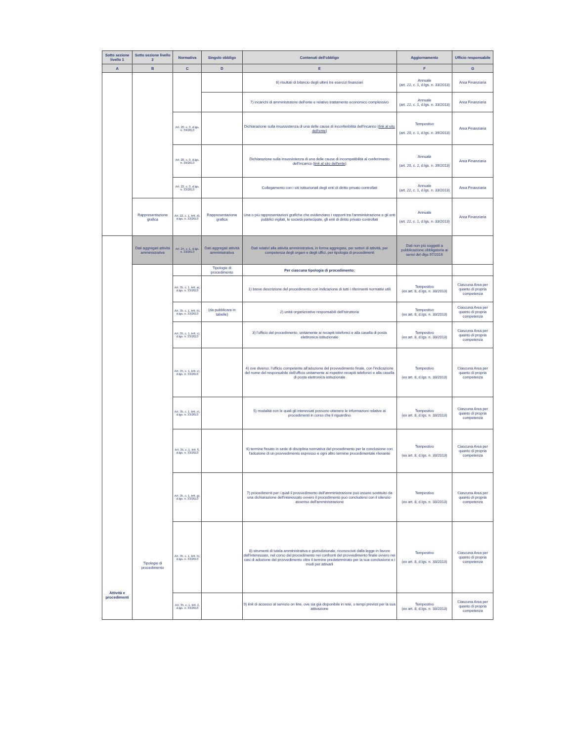| Sotto sezione livello 1 | Sotto sezione livello 2 | Normativa | Singolo obbligo | Contenuti dell'obbligo | Aggiornamento | Ufficio responsabile |
| --- | --- | --- | --- | --- | --- | --- |
| A | B | C | D | E | F | G |
| | | | | 6) risultati di bilancio degli ultimi tre esercizi finanziari | Annuale (art. 22, c. 1, d.lgs. n. 33/2013) | Area Finanziaria |
| | | | | 7) incarichi di amministratore dell'ente e relativo trattamento economico complessivo | Annuale (art. 22, c. 1, d.lgs. n. 33/2013) | Area Finanziaria |
| | | Art. 20, c. 3, d.lgs. n. 39/2013 | | Dichiarazione sulla insussistenza di una delle cause di inconferibilità dell'incarico ( link al sito dell'ente ) | Tempestivo (art. 20, c. 1, d.lgs. n. 39/2013) | Area Finanziaria |
| | | Art. 20, c. 3, d.lgs. n. 39/2013 | | Dichiarazione sulla insussistenza di una delle cause di incompatibilità al conferimento dell'incarico ( link al sito dell'ente ) | Annuale (art. 20, c. 2, d.lgs. n. 39/2013) | Area Finanziaria |
| | | Art. 22, c. 3, d.lgs. n. 33/2013 | | Collegamento con i siti istituzionali degli enti di diritto privato controllati | Annuale (art. 22, c. 1, d.lgs. n. 33/2013) | Area Finanziaria |
| | Rappresentazione grafica | Art. 22, c. 1, lett. d), d.lgs. n. 33/2013 | Rappresentazione grafica | Una o più rappresentazioni grafiche che evidenziano i rapporti tra l'amministrazione e gli enti pubblici vigilati, le società partecipate, gli enti di diritto privato controllati | Annuale (art. 22, c. 1, d.lgs. n. 33/2013) | Area Finanziaria |
| Attività e procedimenti | Dati aggregati attività amministrativa | Art. 24, c. 1, d.lgs. n. 33/2013 | Dati aggregati attività amministrativa | Dati relativi alla attività amministrativa, in forma aggregata, per settori di attività, per competenza degli organi e degli uffici, per tipologia di procedimenti | Dati non più soggetti a pubblicazione obbligatoria ai sensi del dlgs 97/2016 | |
| | Tipologie di procedimento | | Tipologie di procedimento | Per ciascuna tipologia di procedimento: | | |
| | | Art. 35, c. 1, lett. a), d.lgs. n. 33/2013 | | 1) breve descrizione del procedimento con indicazione di tutti i riferimenti normativi utili | Tempestivo (ex art. 8, d.lgs. n. 33/2013) | Ciascuna Area per quanto di propria competenza |
| | | Art. 35, c. 1, lett. b), d.lgs. n. 33/2013 | (da pubblicare in tabelle) | 2) unità organizzative responsabili dell'istruttoria | Tempestivo (ex art. 8, d.lgs. n. 33/2013) | Ciascuna Area per quanto di propria competenza |
| | | Art. 35, c. 1, lett. c), d.lgs. n. 33/2013 | | 3) l'ufficio del procedimento, unitamente ai recapiti telefonici e alla casella di posta elettronica istituzionale | Tempestivo (ex art. 8, d.lgs. n. 33/2013) | Ciascuna Area per quanto di propria competenza |
| | | Art. 35, c. 1, lett. c), d.lgs. n. 33/2013 | | 4) ove diverso, l'ufficio competente all'adozione del provvedimento finale, con l'indicazione del nome del responsabile dell'ufficio unitamente ai rispettivi recapiti telefonici e alla casella di posta elettronica istituzionale | Tempestivo (ex art. 8, d.lgs. n. 33/2013) | Ciascuna Area per quanto di propria competenza |
| | | Art. 35, c. 1, lett. e), d.lgs. n. 33/2013 | | 5) modalità con le quali gli interessati possono ottenere le informazioni relative ai procedimenti in corso che li riguardino | Tempestivo (ex art. 8, d.lgs. n. 33/2013) | Ciascuna Area per quanto di propria competenza |
| | | Art. 35, c. 1, lett. f), d.lgs. n. 33/2013 | | 6) termine fissato in sede di disciplina normativa del procedimento per la conclusione con l'adozione di un provvedimento espresso e ogni altro termine procedimentale rilevante | Tempestivo (ex art. 8, d.lgs. n. 33/2013) | Ciascuna Area per quanto di propria competenza |
| | | Art. 35, c. 1, lett. g), d.lgs. n. 33/2013 | | 7) procedimenti per i quali il provvedimento dell'amministrazione può essere sostituito da una dichiarazione dell'interessato ovvero il procedimento può concludersi con il silenzio-assenso dell'amministrazione | Tempestivo (ex art. 8, d.lgs. n. 33/2013) | Ciascuna Area per quanto di propria competenza |
| | | Art. 35, c. 1, lett. h), d.lgs. n. 33/2013 | | 8) strumenti di tutela amministrativa e giurisdizionale, riconosciuti dalla legge in favore dell'interessato, nel corso del procedimento nei confronti del provvedimento finale ovvero nei casi di adozione del provvedimento oltre il termine predeterminato per la sua conclusione e i modi per attivarli | Tempestivo (ex art. 8, d.lgs. n. 33/2013) | Ciascuna Area per quanto di propria competenza |
| | | Art. 35, c. 1, lett. i), d.lgs. n. 33/2013 | | 9) link di accesso al servizio on line, ove sia già disponibile in rete, o tempi previsti per la sua attivazione | Tempestivo (ex art. 8, d.lgs. n. 33/2013) | Ciascuna Area per quanto di propria competenza |